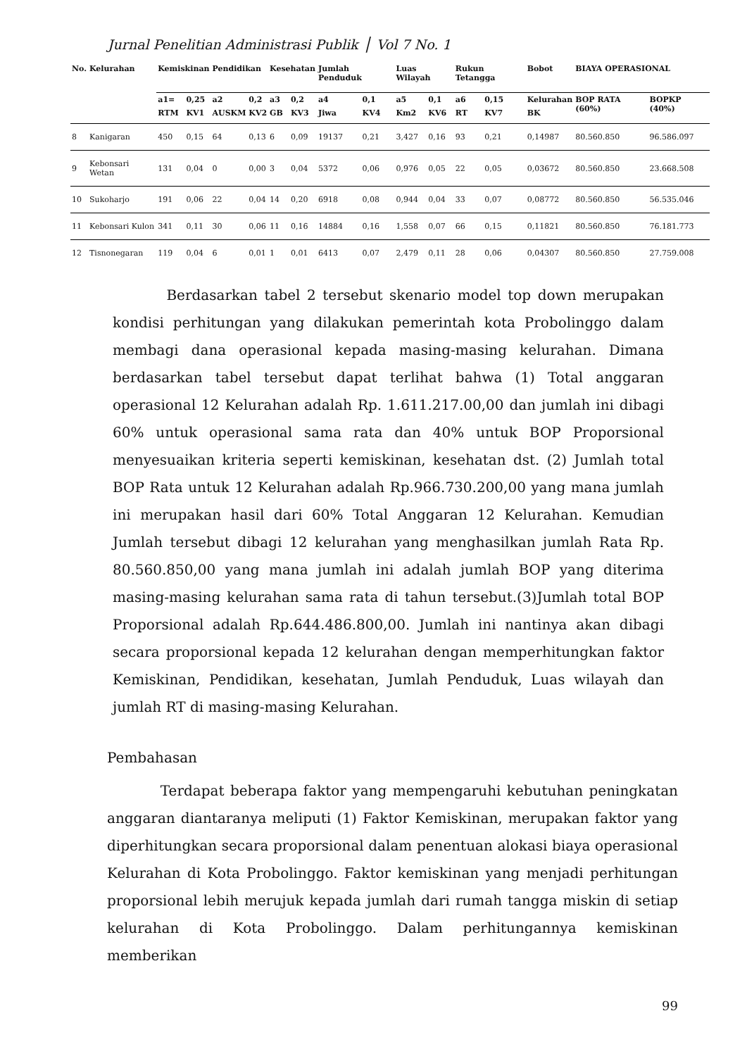Jurnal Penelitian Administrasi Publik ⎪ Vol 7 No. 1
| No. | Kelurahan | Kemiskinan | | Pendidikan | | Kesehatan | | Jumlah Penduduk | | Luas Wilayah | | Rukun Tetangga | | Bobot | BIAYA OPERASIONAL | |
| --- | --- | --- | --- | --- | --- | --- | --- | --- | --- | --- | --- | --- | --- | --- | --- | --- |
| | | a1= | 0,25 | a2 | 0,2 | a3 | 0,2 | a4 | 0,1 | a5 | 0,1 | a6 | 0,15 | Kelurahan | BOP RATA (60%) | BOPKP (40%) |
| | | RTM | KV1 | AUSKM | KV2 | GB | KV3 | Jiwa | KV4 | Km2 | KV6 | RT | KV7 | BK | | |
| 8 | Kanigaran | 450 | 0,15 | 64 | 0,13 | 6 | 0,09 | 19137 | 0,21 | 3,427 | 0,16 | 93 | 0,21 | 0,14987 | 80.560.850 | 96.586.097 |
| 9 | Kebonsari Wetan | 131 | 0,04 | 0 | 0,00 | 3 | 0,04 | 5372 | 0,06 | 0,976 | 0,05 | 22 | 0,05 | 0,03672 | 80.560.850 | 23.668.508 |
| 10 | Sukoharjo | 191 | 0,06 | 22 | 0,04 | 14 | 0,20 | 6918 | 0,08 | 0,944 | 0,04 | 33 | 0,07 | 0,08772 | 80.560.850 | 56.535.046 |
| 11 | Kebonsari Kulon | 341 | 0,11 | 30 | 0,06 | 11 | 0,16 | 14884 | 0,16 | 1,558 | 0,07 | 66 | 0,15 | 0,11821 | 80.560.850 | 76.181.773 |
| 12 | Tisnonegaran | 119 | 0,04 | 6 | 0,01 | 1 | 0,01 | 6413 | 0,07 | 2,479 | 0,11 | 28 | 0,06 | 0,04307 | 80.560.850 | 27.759.008 |
Berdasarkan tabel 2 tersebut skenario model top down merupakan kondisi perhitungan yang dilakukan pemerintah kota Probolinggo dalam membagi dana operasional kepada masing-masing kelurahan. Dimana berdasarkan tabel tersebut dapat terlihat bahwa (1) Total anggaran operasional 12 Kelurahan adalah Rp. 1.611.217.00,00 dan jumlah ini dibagi 60% untuk operasional sama rata dan 40% untuk BOP Proporsional menyesuaikan kriteria seperti kemiskinan, kesehatan dst. (2) Jumlah total BOP Rata untuk 12 Kelurahan adalah Rp.966.730.200,00 yang mana jumlah ini merupakan hasil dari 60% Total Anggaran 12 Kelurahan. Kemudian Jumlah tersebut dibagi 12 kelurahan yang menghasilkan jumlah Rata Rp. 80.560.850,00 yang mana jumlah ini adalah jumlah BOP yang diterima masing-masing kelurahan sama rata di tahun tersebut.(3)Jumlah total BOP Proporsional adalah Rp.644.486.800,00. Jumlah ini nantinya akan dibagi secara proporsional kepada 12 kelurahan dengan memperhitungkan faktor Kemiskinan, Pendidikan, kesehatan, Jumlah Penduduk, Luas wilayah dan jumlah RT di masing-masing Kelurahan.
Pembahasan
Terdapat beberapa faktor yang mempengaruhi kebutuhan peningkatan anggaran diantaranya meliputi (1) Faktor Kemiskinan, merupakan faktor yang diperhitungkan secara proporsional dalam penentuan alokasi biaya operasional Kelurahan di Kota Probolinggo. Faktor kemiskinan yang menjadi perhitungan proporsional lebih merujuk kepada jumlah dari rumah tangga miskin di setiap kelurahan di Kota Probolinggo. Dalam perhitungannya kemiskinan memberikan
99